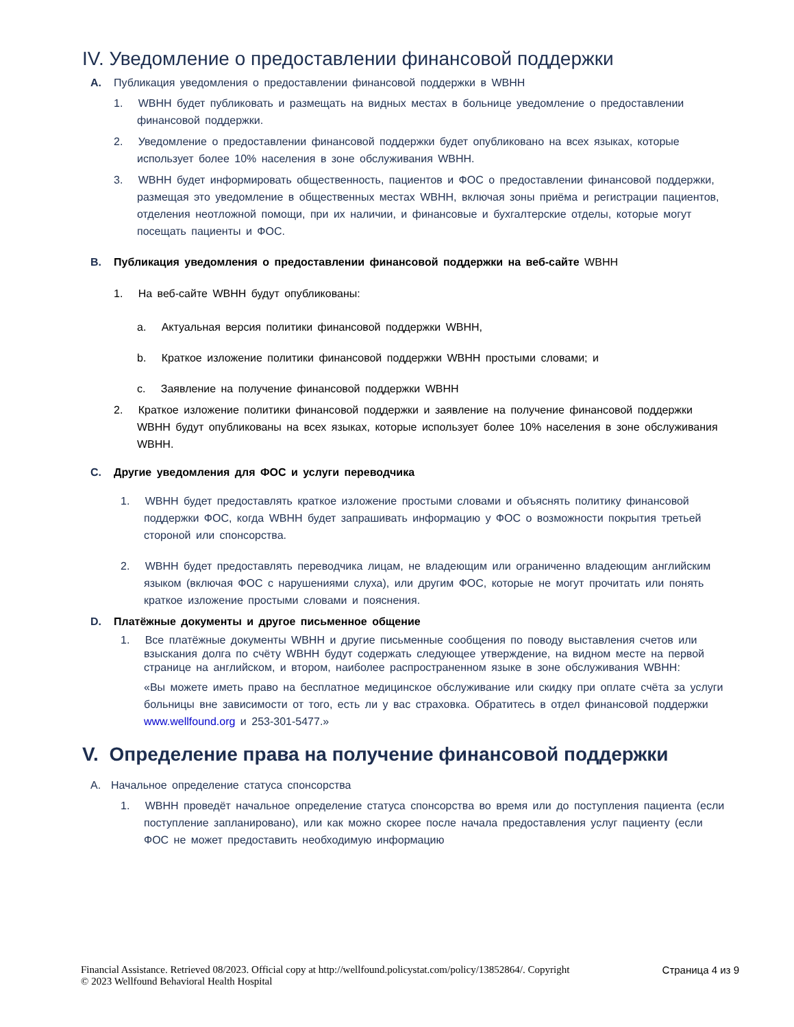IV. Уведомление о предоставлении финансовой поддержки
A. Публикация уведомления о предоставлении финансовой поддержки в WBHH
1. WBHH будет публиковать и размещать на видных местах в больнице уведомление о предоставлении финансовой поддержки.
2. Уведомление о предоставлении финансовой поддержки будет опубликовано на всех языках, которые использует более 10% населения в зоне обслуживания WBHH.
3. WBHH будет информировать общественность, пациентов и ФОС о предоставлении финансовой поддержки, размещая это уведомление в общественных местах WBHH, включая зоны приёма и регистрации пациентов, отделения неотложной помощи, при их наличии, и финансовые и бухгалтерские отделы, которые могут посещать пациенты и ФОС.
B. Публикация уведомления о предоставлении финансовой поддержки на веб-сайте WBHH
1. На веб-сайте WBHH будут опубликованы:
a. Актуальная версия политики финансовой поддержки WBHH,
b. Краткое изложение политики финансовой поддержки WBHH простыми словами; и
c. Заявление на получение финансовой поддержки WBHH
2. Краткое изложение политики финансовой поддержки и заявление на получение финансовой поддержки WBHH будут опубликованы на всех языках, которые использует более 10% населения в зоне обслуживания WBHH.
C. Другие уведомления для ФОС и услуги переводчика
1. WBHH будет предоставлять краткое изложение простыми словами и объяснять политику финансовой поддержки ФОС, когда WBHH будет запрашивать информацию у ФОС о возможности покрытия третьей стороной или спонсорства.
2. WBHH будет предоставлять переводчика лицам, не владеющим или ограниченно владеющим английским языком (включая ФОС с нарушениями слуха), или другим ФОС, которые не могут прочитать или понять краткое изложение простыми словами и пояснения.
D. Платёжные документы и другое письменное общение
1. Все платёжные документы WBHH и другие письменные сообщения по поводу выставления счетов или взыскания долга по счёту WBHH будут содержать следующее утверждение, на видном месте на первой странице на английском, и втором, наиболее распространенном языке в зоне обслуживания WBHH:
«Вы можете иметь право на бесплатное медицинское обслуживание или скидку при оплате счёта за услуги больницы вне зависимости от того, есть ли у вас страховка. Обратитесь в отдел финансовой поддержки www.wellfound.org и 253-301-5477.»
V. Определение права на получение финансовой поддержки
A. Начальное определение статуса спонсорства
1. WBHH проведёт начальное определение статуса спонсорства во время или до поступления пациента (если поступление запланировано), или как можно скорее после начала предоставления услуг пациенту (если ФОС не может предоставить необходимую информацию
Financial Assistance. Retrieved 08/2023. Official copy at http://wellfound.policystat.com/policy/13852864/. Copyright
© 2023 Wellfound Behavioral Health Hospital
Страница 4 из 9